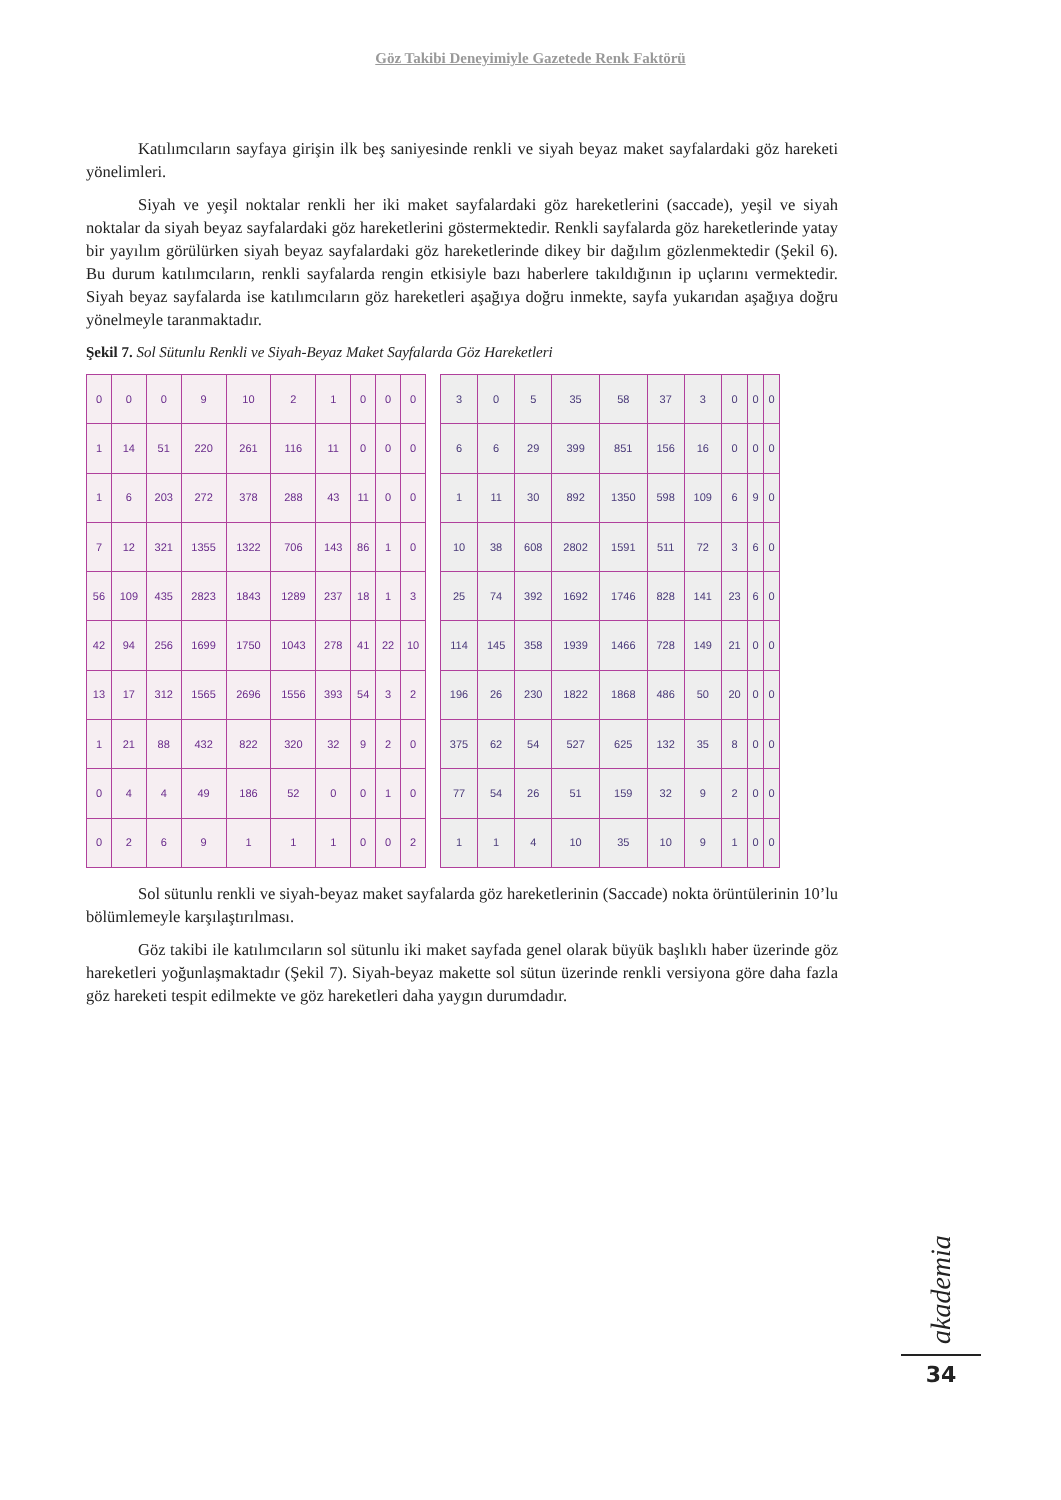Göz Takibi Deneyimiyle Gazetede Renk Faktörü
Katılımcıların sayfaya girişin ilk beş saniyesinde renkli ve siyah beyaz maket sayfalardaki göz hareketi yönelimleri.
Siyah ve yeşil noktalar renkli her iki maket sayfalardaki göz hareketlerini (saccade), yeşil ve siyah noktalar da siyah beyaz sayfalardaki göz hareketlerini göstermektedir. Renkli sayfalarda göz hareketlerinde yatay bir yayılım görülürken siyah beyaz sayfalardaki göz hareketlerinde dikey bir dağılım gözlenmektedir (Şekil 6). Bu durum katılımcıların, renkli sayfalarda rengin etkisiyle bazı haberlere takıldığının ip uçlarını vermektedir. Siyah beyaz sayfalarda ise katılımcıların göz hareketleri aşağıya doğru inmekte, sayfa yukarıdan aşağıya doğru yönelmeyle taranmaktadır.
Şekil 7. Sol Sütunlu Renkli ve Siyah-Beyaz Maket Sayfalarda Göz Hareketleri
| 0 | 0 | 0 | 9 | 10 | 2 | 1 | 0 | 0 | 0 |
| 1 | 14 | 51 | 220 | 261 | 116 | 11 | 0 | 0 | 0 |
| 1 | 6 | 203 | 272 | 378 | 288 | 43 | 11 | 0 | 0 |
| 7 | 12 | 321 | 1355 | 1322 | 706 | 143 | 86 | 1 | 0 |
| 56 | 109 | 435 | 2823 | 1843 | 1289 | 237 | 18 | 1 | 3 |
| 42 | 94 | 256 | 1699 | 1750 | 1043 | 278 | 41 | 22 | 10 |
| 13 | 17 | 312 | 1565 | 2696 | 1556 | 393 | 54 | 3 | 2 |
| 1 | 21 | 88 | 432 | 822 | 320 | 32 | 9 | 2 | 0 |
| 0 | 4 | 4 | 49 | 186 | 52 | 0 | 0 | 1 | 0 |
| 0 | 2 | 6 | 9 | 1 | 1 | 1 | 0 | 0 | 2 |
| 3 | 0 | 5 | 35 | 58 | 37 | 3 | 0 | 0 | 0 |
| 6 | 6 | 29 | 399 | 851 | 156 | 16 | 0 | 0 | 0 |
| 1 | 11 | 30 | 892 | 1350 | 598 | 109 | 6 | 9 | 0 |
| 10 | 38 | 608 | 2802 | 1591 | 511 | 72 | 3 | 6 | 0 |
| 25 | 74 | 392 | 1692 | 1746 | 828 | 141 | 23 | 6 | 0 |
| 114 | 145 | 358 | 1939 | 1466 | 728 | 149 | 21 | 0 | 0 |
| 196 | 26 | 230 | 1822 | 1868 | 486 | 50 | 20 | 0 | 0 |
| 375 | 62 | 54 | 527 | 625 | 132 | 35 | 8 | 0 | 0 |
| 77 | 54 | 26 | 51 | 159 | 32 | 9 | 2 | 0 | 0 |
| 1 | 1 | 4 | 10 | 35 | 10 | 9 | 1 | 0 | 0 |
Sol sütunlu renkli ve siyah-beyaz maket sayfalarda göz hareketlerinin (Saccade) nokta örüntülerinin 10’lu bölümlemeyle karşılaştırılması.
Göz takibi ile katılımcıların sol sütunlu iki maket sayfada genel olarak büyük başlıklı haber üzerinde göz hareketleri yoğunlaşmaktadır (Şekil 7). Siyah-beyaz makette sol sütun üzerinde renkli versiyona göre daha fazla göz hareketi tespit edilmekte ve göz hareketleri daha yaygın durumdadır.
akademia
34